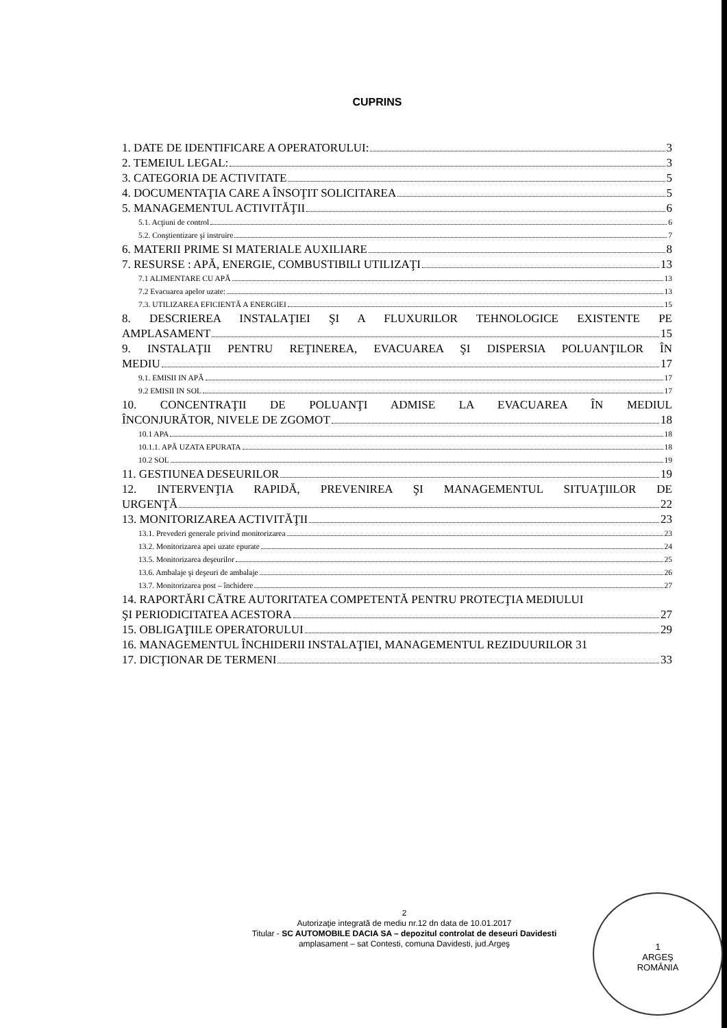CUPRINS
1. DATE DE IDENTIFICARE A OPERATORULUI: 3
2. TEMEIUL LEGAL: 3
3. CATEGORIA DE ACTIVITATE 5
4. DOCUMENTAŢIA CARE A ÎNSOŢIT SOLICITAREA 5
5. MANAGEMENTUL ACTIVITĂŢII 6
5.1. Acţiuni de control 6
5.2. Conştientizare şi instruire 7
6. MATERII PRIME SI MATERIALE AUXILIARE 8
7. RESURSE : APĂ, ENERGIE, COMBUSTIBILI UTILIZAŢI 13
7.1 ALIMENTARE CU APĂ 13
7.2 Evacuarea apelor uzate: 13
7.3. UTILIZAREA EFICIENTĂ A ENERGIEI 15
8. DESCRIEREA INSTALAŢIEI ŞI A FLUXURILOR TEHNOLOGICE EXISTENTE PE
AMPLASAMENT 15
9. INSTALAŢII PENTRU REŢINEREA, EVACUAREA ŞI DISPERSIA POLUANŢILOR ÎN
MEDIU 17
9.1. EMISII IN APĂ 17
9.2 EMISII IN SOL 17
10. CONCENTRAŢII DE POLUANŢI ADMISE LA EVACUAREA ÎN MEDIUL
ÎNCONJURĂTOR, NIVELE DE ZGOMOT 18
10.1 APA 18
10.1.1. APĂ UZATA EPURATA 18
10.2 SOL 19
11. GESTIUNEA DESEURILOR 19
12. INTERVENŢIA RAPIDĂ, PREVENIREA ŞI MANAGEMENTUL SITUAŢIILOR DE
URGENŢĂ 22
13. MONITORIZAREA ACTIVITĂŢII 23
13.1. Prevederi generale privind monitorizarea 23
13.2. Monitorizarea apei uzate epurate 24
13.5. Monitorizarea deşeurilor 25
13.6. Ambalaje şi deşeuri de ambalaje 26
13.7. Monitorizarea post – închidere 27
14. RAPORTĂRI CĂTRE AUTORITATEA COMPETENTĂ PENTRU PROTECŢIA MEDIULUI
ŞI PERIODICITATEA ACESTORA 27
15. OBLIGAŢIILE OPERATORULUI 29
16. MANAGEMENTUL ÎNCHIDERII INSTALAŢIEI, MANAGEMENTUL REZIDUURILOR 31
17. DICŢIONAR DE TERMENI 33
2
Autorizaţie integrată de mediu nr.12 dn data de 10.01.2017
Titular - SC AUTOMOBILE DACIA SA – depozitul controlat de deseuri Davidesti
amplasament – sat Contesti, comuna Davidesti, jud.Argeş
1
ARGEŞ
ROMÂNIA